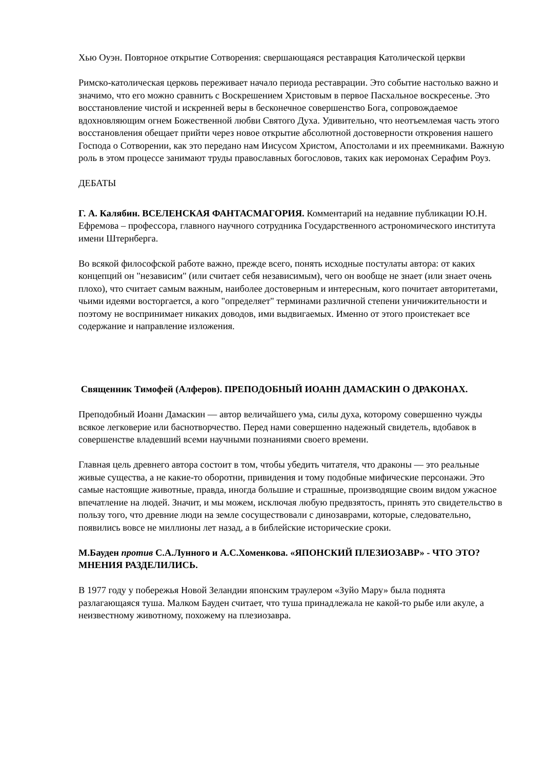Хью Оуэн. Повторное открытие Сотворения: свершающаяся реставрация Католической церкви
Римско-католическая церковь переживает начало периода реставрации. Это событие настолько важно и значимо, что его можно сравнить с Воскрешением Христовым в первое Пасхальное воскресенье. Это восстановление чистой и искренней веры в бесконечное совершенство Бога, сопровождаемое вдохновляющим огнем Божественной любви Святого Духа. Удивительно, что неотъемлемая часть этого восстановления обещает прийти через новое открытие абсолютной достоверности откровения нашего Господа о Сотворении, как это передано нам Иисусом Христом, Апостолами и их преемниками. Важную роль в этом процессе занимают труды православных богословов, таких как иеромонах Серафим Роуз.
ДЕБАТЫ
Г. А. Калябин. ВСЕЛЕНСКАЯ ФАНТАСМАГОРИЯ. Комментарий на недавние публикации Ю.Н. Ефремова – профессора, главного научного сотрудника Государственного астрономического института имени Штернберга.
Во всякой философской работе важно, прежде всего, понять исходные постулаты автора: от каких концепций он "независим" (или считает себя независимым), чего он вообще не знает (или знает очень плохо), что считает самым важным, наиболее достоверным и интересным, кого почитает авторитетами, чьими идеями восторгается, а кого "определяет" терминами различной степени уничижительности и поэтому не воспринимает никаких доводов, ими выдвигаемых. Именно от этого проистекает все содержание и направление изложения.
Священник Тимофей (Алферов). ПРЕПОДОБНЫЙ ИОАНН ДАМАСКИН О ДРАКОНАХ.
Преподобный Иоанн Дамаскин — автор величайшего ума, силы духа, которому совершенно чужды всякое легковерие или баснотворчество. Перед нами совершенно надежный свидетель, вдобавок в совершенстве владевший всеми научными познаниями своего времени.
Главная цель древнего автора состоит в том, чтобы убедить читателя, что драконы — это реальные живые существа, а не какие-то оборотни, привидения и тому подобные мифические персонажи. Это самые настоящие животные, правда, иногда большие и страшные, производящие своим видом ужасное впечатление на людей. Значит, и мы можем, исключая любую предвзятость, принять это свидетельство в пользу того, что древние люди на земле сосуществовали с динозаврами, которые, следовательно, появились вовсе не миллионы лет назад, а в библейские исторические сроки.
М.Бауден против С.А.Лунного и А.С.Хоменкова. «ЯПОНСКИЙ ПЛЕЗИОЗАВР» - ЧТО ЭТО? МНЕНИЯ РАЗДЕЛИЛИСЬ.
В 1977 году у побережья Новой Зеландии японским траулером «Зуйо Мару» была поднята разлагающаяся туша. Малком Бауден считает, что туша принадлежала не какой-то рыбе или акуле, а неизвестному животному, похожему на плезиозавра.